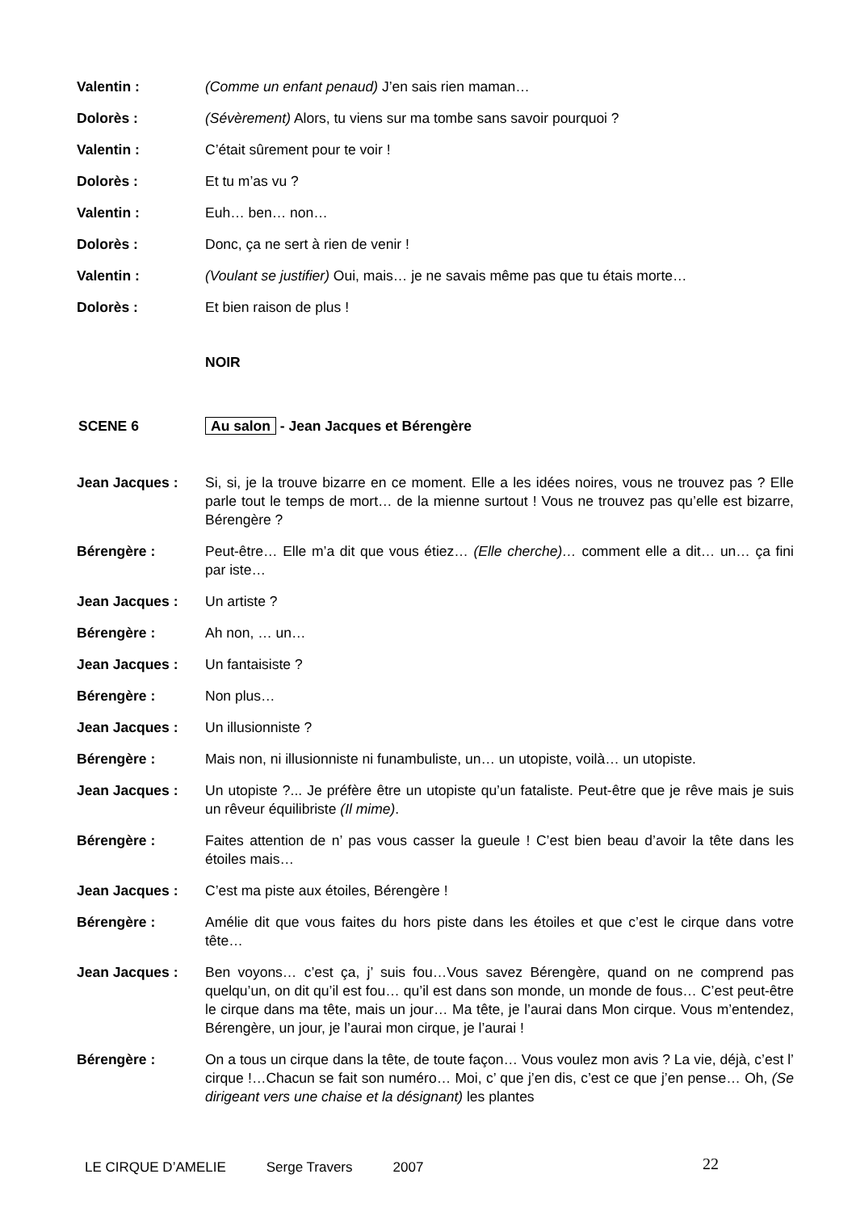Valentin : (Comme un enfant penaud) J’en sais rien maman…
Dolorès : (Sévèrement) Alors, tu viens sur ma tombe sans savoir pourquoi ?
Valentin : C’était sûrement pour te voir !
Dolorès : Et tu m’as vu ?
Valentin : Euh… ben… non…
Dolorès : Donc, ça ne sert à rien de venir !
Valentin : (Voulant se justifier) Oui, mais… je ne savais même pas que tu étais morte…
Dolorès : Et bien raison de plus !
NOIR
SCENE 6 Au salon - Jean Jacques et Bérengère
Jean Jacques : Si, si, je la trouve bizarre en ce moment. Elle a les idées noires, vous ne trouvez pas ? Elle parle tout le temps de mort… de la mienne surtout ! Vous ne trouvez pas qu’elle est bizarre, Bérengère ?
Bérengère : Peut-être… Elle m’a dit que vous étiez… (Elle cherche)… comment elle a dit… un… ça fini par iste…
Jean Jacques : Un artiste ?
Bérengère : Ah non, … un…
Jean Jacques : Un fantaisiste ?
Bérengère : Non plus…
Jean Jacques : Un illusionniste ?
Bérengère : Mais non, ni illusionniste ni funambuliste, un… un utopiste, voilà… un utopiste.
Jean Jacques : Un utopiste ?... Je préfère être un utopiste qu’un fataliste. Peut-être que je rêve mais je suis un rêveur équilibriste (Il mime).
Bérengère : Faites attention de n’ pas vous casser la gueule ! C’est bien beau d’avoir la tête dans les étoiles mais…
Jean Jacques : C’est ma piste aux étoiles, Bérengère !
Bérengère : Amélie dit que vous faites du hors piste dans les étoiles et que c’est le cirque dans votre tête…
Jean Jacques : Ben voyons… c’est ça, j’ suis fou…Vous savez Bérengère, quand on ne comprend pas quelqu’un, on dit qu’il est fou… qu’il est dans son monde, un monde de fous… C’est peut-être le cirque dans ma tête, mais un jour… Ma tête, je l’aurai dans Mon cirque. Vous m’entendez, Bérengère, un jour, je l’aurai mon cirque, je l’aurai !
Bérengère : On a tous un cirque dans la tête, de toute façon… Vous voulez mon avis ? La vie, déjà, c’est l’ cirque !…Chacun se fait son numéro… Moi, c’ que j’en dis, c’est ce que j’en pense… Oh, (Se dirigeant vers une chaise et la désignant) les plantes
LE CIRQUE D’AMELIE Serge Travers 2007 22